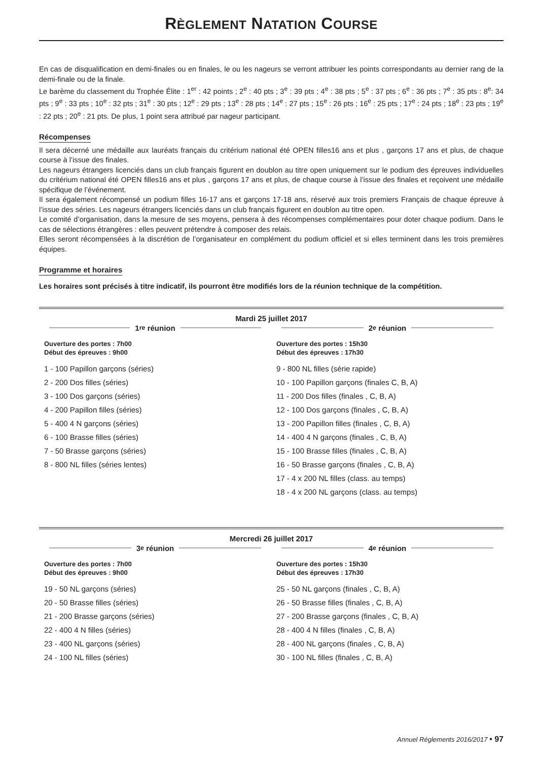RÈGLEMENT NATATION COURSE
En cas de disqualification en demi-finales ou en finales, le ou les nageurs se verront attribuer les points correspondants au dernier rang de la demi-finale ou de la finale.
Le barème du classement du Trophée Élite : 1<sup>er</sup> : 42 points ; 2<sup>e</sup> : 40 pts ; 3<sup>e</sup> : 39 pts ; 4<sup>e</sup> : 38 pts ; 5<sup>e</sup> : 37 pts ; 6<sup>e</sup> : 36 pts ; 7<sup>e</sup> : 35 pts : 8<sup>e</sup>: 34 pts ; 9<sup>e</sup> : 33 pts ; 10<sup>e</sup> : 32 pts ; 31<sup>e</sup> : 30 pts ; 12<sup>e</sup> : 29 pts ; 13<sup>e</sup> : 28 pts ; 14<sup>e</sup> : 27 pts ; 15<sup>e</sup> : 26 pts ; 16<sup>e</sup> : 25 pts ; 17<sup>e</sup> : 24 pts ; 18<sup>e</sup> : 23 pts ; 19<sup>e</sup> : 22 pts ; 20<sup>e</sup> : 21 pts. De plus, 1 point sera attribué par nageur participant.
Récompenses
Il sera décerné une médaille aux lauréats français du critérium national été OPEN filles16 ans et plus , garçons 17 ans et plus, de chaque course à l’issue des finales.
Les nageurs étrangers licenciés dans un club français figurent en doublon au titre open uniquement sur le podium des épreuves individuelles du critérium national été OPEN filles16 ans et plus , garçons 17 ans et plus, de chaque course à l’issue des finales et reçoivent une médaille spécifique de l’événement.
Il sera également récompensé un podium filles 16-17 ans et garçons 17-18 ans, réservé aux trois premiers Français de chaque épreuve à l’issue des séries. Les nageurs étrangers licenciés dans un club français figurent en doublon au titre open.
Le comité d’organisation, dans la mesure de ses moyens, pensera à des récompenses complémentaires pour doter chaque podium. Dans le cas de sélections étrangères : elles peuvent prétendre à composer des relais.
Elles seront récompensées à la discrétion de l’organisateur en complément du podium officiel et si elles terminent dans les trois premières équipes.
Programme et horaires
Les horaires sont précisés à titre indicatif, ils pourront être modifiés lors de la réunion technique de la compétition.
Mardi 25 juillet 2017
1<sup>re</sup> réunion
Ouverture des portes : 7h00
Début des épreuves : 9h00
1 - 100 Papillon garçons (séries)
2 - 200 Dos filles (séries)
3 - 100 Dos garçons (séries)
4 - 200 Papillon filles (séries)
5 - 400 4 N garçons (séries)
6 - 100 Brasse filles (séries)
7 - 50 Brasse garçons (séries)
8 - 800 NL filles (séries lentes)
2<sup>e</sup> réunion
Ouverture des portes : 15h30
Début des épreuves : 17h30
9 - 800 NL filles (série rapide)
10 - 100 Papillon garçons (finales C, B, A)
11 - 200 Dos filles (finales , C, B, A)
12 - 100 Dos garçons (finales , C, B, A)
13 - 200 Papillon filles (finales , C, B, A)
14 - 400 4 N garçons (finales , C, B, A)
15 - 100 Brasse filles (finales , C, B, A)
16 - 50 Brasse garçons (finales , C, B, A)
17 - 4 x 200 NL filles (class. au temps)
18 - 4 x 200 NL garçons (class. au temps)
Mercredi 26 juillet 2017
3<sup>e</sup> réunion
Ouverture des portes : 7h00
Début des épreuves : 9h00
19 - 50 NL garçons (séries)
20 - 50 Brasse filles (séries)
21 - 200 Brasse garçons (séries)
22 - 400 4 N filles (séries)
23 - 400 NL garçons (séries)
24 - 100 NL filles (séries)
4<sup>e</sup> réunion
Ouverture des portes : 15h30
Début des épreuves : 17h30
25 - 50 NL garçons (finales , C, B, A)
26 - 50 Brasse filles (finales , C, B, A)
27 - 200 Brasse garçons (finales , C, B, A)
28 - 400 4 N filles (finales , C, B, A)
28 - 400 NL garçons (finales , C, B, A)
30 - 100 NL filles (finales , C, B, A)
Annuel Réglements 2016/2017 • 97